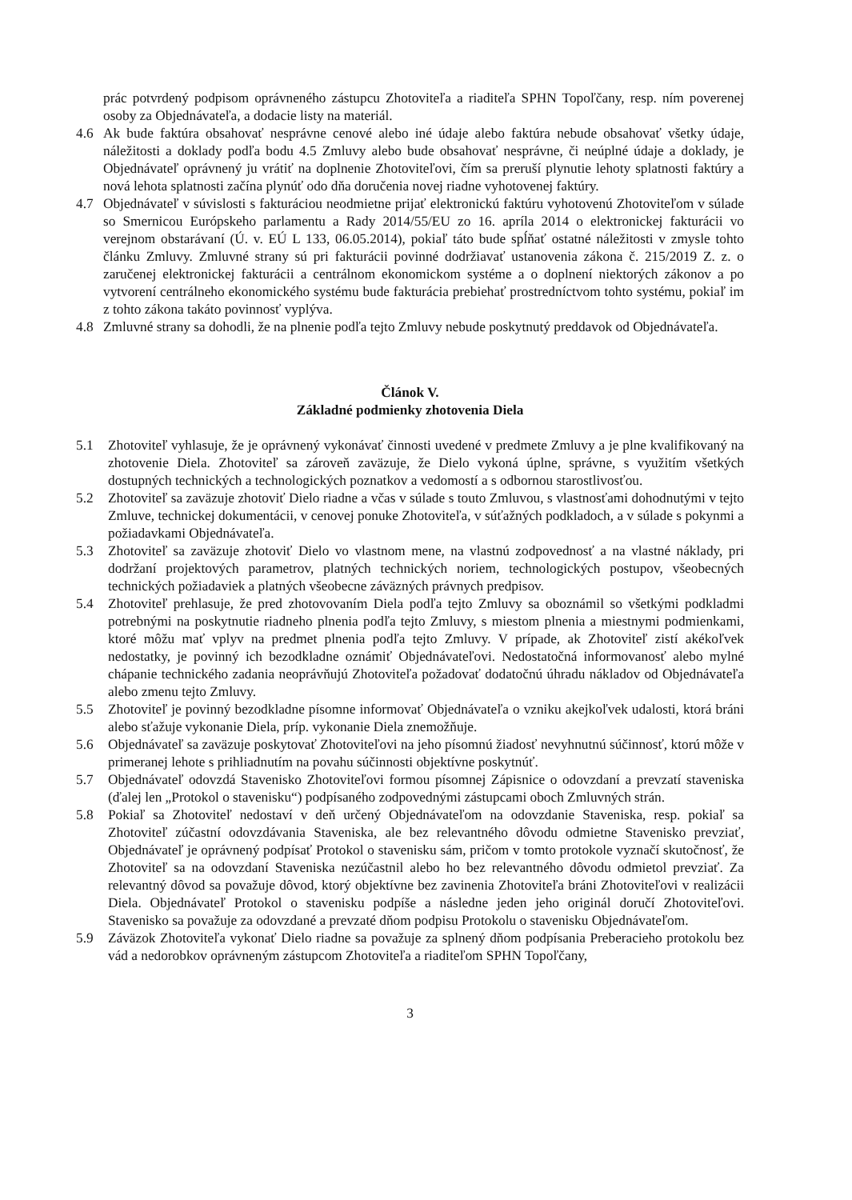prác potvrdený podpisom oprávneného zástupcu Zhotoviteľa a riaditeľa SPHN Topoľčany, resp. ním poverenej osoby za Objednávateľa, a dodacie listy na materiál.
4.6 Ak bude faktúra obsahovať nesprávne cenové alebo iné údaje alebo faktúra nebude obsahovať všetky údaje, náležitosti a doklady podľa bodu 4.5 Zmluvy alebo bude obsahovať nesprávne, či neúplné údaje a doklady, je Objednávateľ oprávnený ju vrátiť na doplnenie Zhotoviteľovi, čím sa preruší plynutie lehoty splatnosti faktúry a nová lehota splatnosti začína plynúť odo dňa doručenia novej riadne vyhotovenej faktúry.
4.7 Objednávateľ v súvislosti s fakturáciou neodmietne prijať elektronickú faktúru vyhotovenú Zhotoviteľom v súlade so Smernicou Európskeho parlamentu a Rady 2014/55/EU zo 16. apríla 2014 o elektronickej fakturácii vo verejnom obstarávaní (Ú. v. EÚ L 133, 06.05.2014), pokiaľ táto bude spĺňať ostatné náležitosti v zmysle tohto článku Zmluvy. Zmluvné strany sú pri fakturácii povinné dodržiavať ustanovenia zákona č. 215/2019 Z. z. o zaručenej elektronickej fakturácii a centrálnom ekonomickom systéme a o doplnení niektorých zákonov a po vytvorení centrálneho ekonomického systému bude fakturácia prebiehať prostredníctvom tohto systému, pokiaľ im z tohto zákona takáto povinnosť vyplýva.
4.8 Zmluvné strany sa dohodli, že na plnenie podľa tejto Zmluvy nebude poskytnutý preddavok od Objednávateľa.
Článok V.
Základné podmienky zhotovenia Diela
5.1 Zhotoviteľ vyhlasuje, že je oprávnený vykonávať činnosti uvedené v predmete Zmluvy a je plne kvalifikovaný na zhotovenie Diela. Zhotoviteľ sa zároveň zaväzuje, že Dielo vykoná úplne, správne, s využitím všetkých dostupných technických a technologických poznatkov a vedomostí a s odbornou starostlivosťou.
5.2 Zhotoviteľ sa zaväzuje zhotoviť Dielo riadne a včas v súlade s touto Zmluvou, s vlastnosťami dohodnutými v tejto Zmluve, technickej dokumentácii, v cenovej ponuke Zhotoviteľa, v súťažných podkladoch, a v súlade s pokynmi a požiadavkami Objednávateľa.
5.3 Zhotoviteľ sa zaväzuje zhotoviť Dielo vo vlastnom mene, na vlastnú zodpovednosť a na vlastné náklady, pri dodržaní projektových parametrov, platných technických noriem, technologických postupov, všeobecných technických požiadaviek a platných všeobecne záväzných právnych predpisov.
5.4 Zhotoviteľ prehlasuje, že pred zhotovovaním Diela podľa tejto Zmluvy sa oboznámil so všetkými podkladmi potrebnými na poskytnutie riadneho plnenia podľa tejto Zmluvy, s miestom plnenia a miestnymi podmienkami, ktoré môžu mať vplyv na predmet plnenia podľa tejto Zmluvy. V prípade, ak Zhotoviteľ zistí akékoľvek nedostatky, je povinný ich bezodkladne oznámiť Objednávateľovi. Nedostatočná informovanosť alebo mylné chápanie technického zadania neoprávňujú Zhotoviteľa požadovať dodatočnú úhradu nákladov od Objednávateľa alebo zmenu tejto Zmluvy.
5.5 Zhotoviteľ je povinný bezodkladne písomne informovať Objednávateľa o vzniku akejkoľvek udalosti, ktorá bráni alebo sťažuje vykonanie Diela, príp. vykonanie Diela znemožňuje.
5.6 Objednávateľ sa zaväzuje poskytovať Zhotoviteľovi na jeho písomnú žiadosť nevyhnutnú súčinnosť, ktorú môže v primeranej lehote s prihliadnutím na povahu súčinnosti objektívne poskytnúť.
5.7 Objednávateľ odovzdá Stavenisko Zhotoviteľovi formou písomnej Zápisnice o odovzdaní a prevzatí staveniska (ďalej len „Protokol o stavenisku“) podpísaného zodpovednými zástupcami oboch Zmluvných strán.
5.8 Pokiaľ sa Zhotoviteľ nedostaví v deň určený Objednávateľom na odovzdanie Staveniska, resp. pokiaľ sa Zhotoviteľ zúčastní odovzdávania Staveniska, ale bez relevantného dôvodu odmietne Stavenisko prevziať, Objednávateľ je oprávnený podpísať Protokol o stavenisku sám, pričom v tomto protokole vyznačí skutočnosť, že Zhotoviteľ sa na odovzdaní Staveniska nezúčastnil alebo ho bez relevantného dôvodu odmietol prevziať. Za relevantný dôvod sa považuje dôvod, ktorý objektívne bez zavinenia Zhotoviteľa bráni Zhotoviteľovi v realizácii Diela. Objednávateľ Protokol o stavenisku podpíše a následne jeden jeho originál doručí Zhotoviteľovi. Stavenisko sa považuje za odovzdané a prevzaté dňom podpisu Protokolu o stavenisku Objednávateľom.
5.9 Záväzok Zhotoviteľa vykonať Dielo riadne sa považuje za splnený dňom podpísania Preberacieho protokolu bez vád a nedorobkov oprávneným zástupcom Zhotoviteľa a riaditeľom SPHN Topoľčany,
3